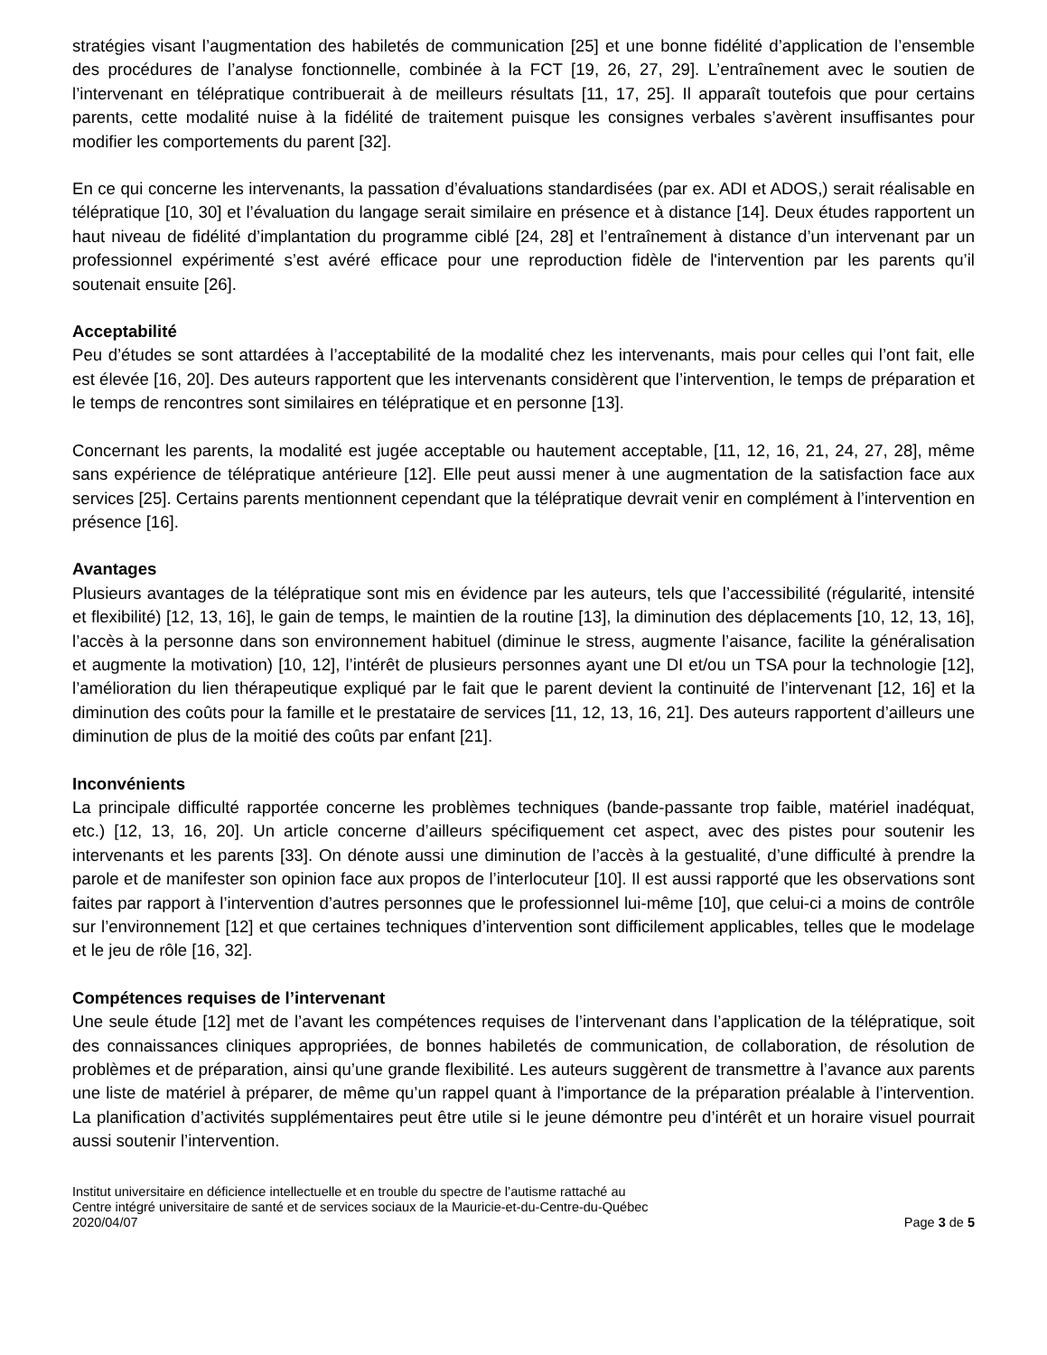stratégies visant l’augmentation des habiletés de communication [25] et une bonne fidélité d’application de l’ensemble des procédures de l’analyse fonctionnelle, combinée à la FCT [19, 26, 27, 29]. L’entraînement avec le soutien de l’intervenant en télépratique contribuerait à de meilleurs résultats [11, 17, 25]. Il apparaît toutefois que pour certains parents, cette modalité nuise à la fidélité de traitement puisque les consignes verbales s’avèrent insuffisantes pour modifier les comportements du parent [32].
En ce qui concerne les intervenants, la passation d’évaluations standardisées (par ex. ADI et ADOS,) serait réalisable en télépratique [10, 30] et l’évaluation du langage serait similaire en présence et à distance [14]. Deux études rapportent un haut niveau de fidélité d’implantation du programme ciblé [24, 28] et l’entraînement à distance d’un intervenant par un professionnel expérimenté s’est avéré efficace pour une reproduction fidèle de l'intervention par les parents qu’il soutenait ensuite [26].
Acceptabilité
Peu d’études se sont attardées à l’acceptabilité de la modalité chez les intervenants, mais pour celles qui l’ont fait, elle est élevée [16, 20]. Des auteurs rapportent que les intervenants considèrent que l’intervention, le temps de préparation et le temps de rencontres sont similaires en télépratique et en personne [13].
Concernant les parents, la modalité est jugée acceptable ou hautement acceptable, [11, 12, 16, 21, 24, 27, 28], même sans expérience de télépratique antérieure [12]. Elle peut aussi mener à une augmentation de la satisfaction face aux services [25]. Certains parents mentionnent cependant que la télépratique devrait venir en complément à l’intervention en présence [16].
Avantages
Plusieurs avantages de la télépratique sont mis en évidence par les auteurs, tels que l’accessibilité (régularité, intensité et flexibilité) [12, 13, 16], le gain de temps, le maintien de la routine [13], la diminution des déplacements [10, 12, 13, 16], l’accès à la personne dans son environnement habituel (diminue le stress, augmente l’aisance, facilite la généralisation et augmente la motivation) [10, 12], l’intérêt de plusieurs personnes ayant une DI et/ou un TSA pour la technologie [12], l’amélioration du lien thérapeutique expliqué par le fait que le parent devient la continuité de l’intervenant [12, 16] et la diminution des coûts pour la famille et le prestataire de services [11, 12, 13, 16, 21]. Des auteurs rapportent d’ailleurs une diminution de plus de la moitié des coûts par enfant [21].
Inconvénients
La principale difficulté rapportée concerne les problèmes techniques (bande-passante trop faible, matériel inadéquat, etc.) [12, 13, 16, 20]. Un article concerne d’ailleurs spécifiquement cet aspect, avec des pistes pour soutenir les intervenants et les parents [33]. On dénote aussi une diminution de l’accès à la gestualité, d’une difficulté à prendre la parole et de manifester son opinion face aux propos de l’interlocuteur [10]. Il est aussi rapporté que les observations sont faites par rapport à l’intervention d’autres personnes que le professionnel lui-même [10], que celui-ci a moins de contrôle sur l’environnement [12] et que certaines techniques d’intervention sont difficilement applicables, telles que le modelage et le jeu de rôle [16, 32].
Compétences requises de l’intervenant
Une seule étude [12] met de l’avant les compétences requises de l’intervenant dans l’application de la télépratique, soit des connaissances cliniques appropriées, de bonnes habiletés de communication, de collaboration, de résolution de problèmes et de préparation, ainsi qu’une grande flexibilité. Les auteurs suggèrent de transmettre à l’avance aux parents une liste de matériel à préparer, de même qu’un rappel quant à l'importance de la préparation préalable à l’intervention. La planification d’activités supplémentaires peut être utile si le jeune démontre peu d’intérêt et un horaire visuel pourrait aussi soutenir l’intervention.
Institut universitaire en déficience intellectuelle et en trouble du spectre de l’autisme rattaché au
Centre intégré universitaire de santé et de services sociaux de la Mauricie-et-du-Centre-du-Québec
2020/04/07 Page 3 de 5